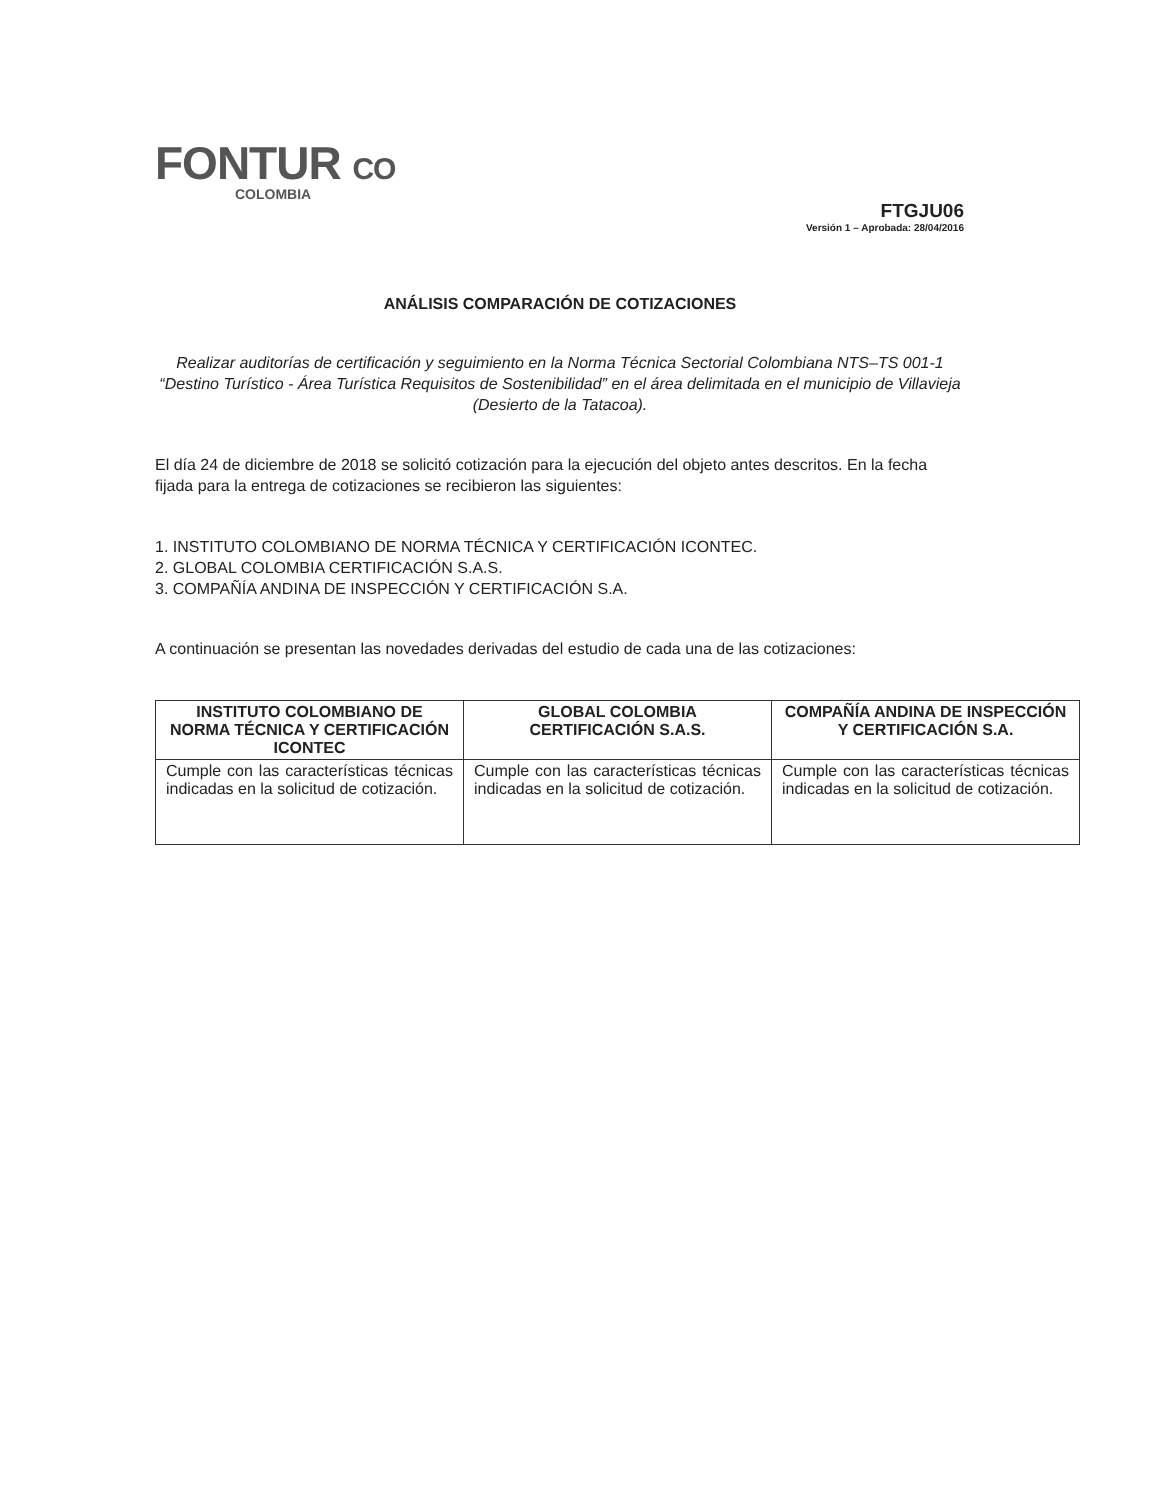FONTUR CO
COLOMBIA
FTGJU06
Versión 1 – Aprobada: 28/04/2016
ANÁLISIS COMPARACIÓN DE COTIZACIONES
Realizar auditorías de certificación y seguimiento en la Norma Técnica Sectorial Colombiana NTS–TS 001-1 “Destino Turístico - Área Turística Requisitos de Sostenibilidad” en el área delimitada en el municipio de Villavieja (Desierto de la Tatacoa).
El día 24 de diciembre de 2018 se solicitó cotización para la ejecución del objeto antes descritos. En la fecha fijada para la entrega de cotizaciones se recibieron las siguientes:
1. INSTITUTO COLOMBIANO DE NORMA TÉCNICA Y CERTIFICACIÓN ICONTEC.
2. GLOBAL COLOMBIA CERTIFICACIÓN S.A.S.
3. COMPAÑÍA ANDINA DE INSPECCIÓN Y CERTIFICACIÓN S.A.
A continuación se presentan las novedades derivadas del estudio de cada una de las cotizaciones:
| INSTITUTO COLOMBIANO DE NORMA TÉCNICA Y CERTIFICACIÓN ICONTEC | GLOBAL COLOMBIA CERTIFICACIÓN S.A.S. | COMPAÑÍA ANDINA DE INSPECCIÓN Y CERTIFICACIÓN S.A. |
| --- | --- | --- |
| Cumple con las características técnicas indicadas en la solicitud de cotización. | Cumple con las características técnicas indicadas en la solicitud de cotización. | Cumple con las características técnicas indicadas en la solicitud de cotización. |